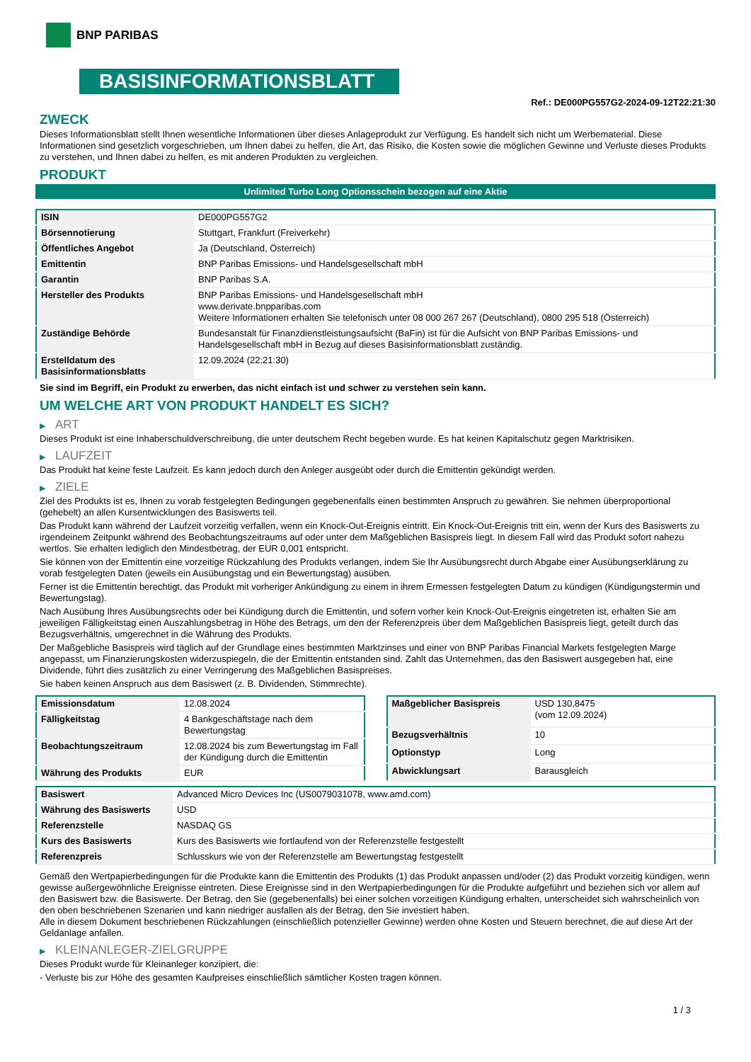BNP PARIBAS
BASISINFORMATIONSBLATT
Ref.: DE000PG557G2-2024-09-12T22:21:30
ZWECK
Dieses Informationsblatt stellt Ihnen wesentliche Informationen über dieses Anlageprodukt zur Verfügung. Es handelt sich nicht um Werbematerial. Diese Informationen sind gesetzlich vorgeschrieben, um Ihnen dabei zu helfen, die Art, das Risiko, die Kosten sowie die möglichen Gewinne und Verluste dieses Produkts zu verstehen, und Ihnen dabei zu helfen, es mit anderen Produkten zu vergleichen.
PRODUKT
Unlimited Turbo Long Optionsschein bezogen auf eine Aktie
| ISIN | DE000PG557G2 |
| Börsennotierung | Stuttgart, Frankfurt (Freiverkehr) |
| Öffentliches Angebot | Ja (Deutschland, Österreich) |
| Emittentin | BNP Paribas Emissions- und Handelsgesellschaft mbH |
| Garantin | BNP Paribas S.A. |
| Hersteller des Produkts | BNP Paribas Emissions- und Handelsgesellschaft mbH www.derivate.bnpparibas.com Weitere Informationen erhalten Sie telefonisch unter 08 000 267 267 (Deutschland), 0800 295 518 (Österreich) |
| Zuständige Behörde | Bundesanstalt für Finanzdienstleistungsaufsicht (BaFin) ist für die Aufsicht von BNP Paribas Emissions- und Handelsgesellschaft mbH in Bezug auf dieses Basisinformationsblatt zuständig. |
| Erstelldatum des Basisinformationsblatts | 12.09.2024 (22:21:30) |
Sie sind im Begriff, ein Produkt zu erwerben, das nicht einfach ist und schwer zu verstehen sein kann.
UM WELCHE ART VON PRODUKT HANDELT ES SICH?
▶ ART
Dieses Produkt ist eine Inhaberschuldverschreibung, die unter deutschem Recht begeben wurde. Es hat keinen Kapitalschutz gegen Marktrisiken.
▶ LAUFZEIT
Das Produkt hat keine feste Laufzeit. Es kann jedoch durch den Anleger ausgeübt oder durch die Emittentin gekündigt werden.
▶ ZIELE
Ziel des Produkts ist es, Ihnen zu vorab festgelegten Bedingungen gegebenenfalls einen bestimmten Anspruch zu gewähren. Sie nehmen überproportional (gehebelt) an allen Kursentwicklungen des Basiswerts teil.
Das Produkt kann während der Laufzeit vorzeitig verfallen, wenn ein Knock-Out-Ereignis eintritt. Ein Knock-Out-Ereignis tritt ein, wenn der Kurs des Basiswerts zu irgendeinem Zeitpunkt während des Beobachtungszeitraums auf oder unter dem Maßgeblichen Basispreis liegt. In diesem Fall wird das Produkt sofort nahezu wertlos. Sie erhalten lediglich den Mindestbetrag, der EUR 0,001 entspricht.
Sie können von der Emittentin eine vorzeitige Rückzahlung des Produkts verlangen, indem Sie Ihr Ausübungsrecht durch Abgabe einer Ausübungserklärung zu vorab festgelegten Daten (jeweils ein Ausübungstag und ein Bewertungstag) ausüben.
Ferner ist die Emittentin berechtigt, das Produkt mit vorheriger Ankündigung zu einem in ihrem Ermessen festgelegten Datum zu kündigen (Kündigungstermin und Bewertungstag).
Nach Ausübung Ihres Ausübungsrechts oder bei Kündigung durch die Emittentin, und sofern vorher kein Knock-Out-Ereignis eingetreten ist, erhalten Sie am jeweiligen Fälligkeitstag einen Auszahlungsbetrag in Höhe des Betrags, um den der Referenzpreis über dem Maßgeblichen Basispreis liegt, geteilt durch das Bezugsverhältnis, umgerechnet in die Währung des Produkts.
Der Maßgebliche Basispreis wird täglich auf der Grundlage eines bestimmten Marktzinses und einer von BNP Paribas Financial Markets festgelegten Marge angepasst, um Finanzierungskosten widerzuspiegeln, die der Emittentin entstanden sind. Zahlt das Unternehmen, das den Basiswert ausgegeben hat, eine Dividende, führt dies zusätzlich zu einer Verringerung des Maßgeblichen Basispreises.
Sie haben keinen Anspruch aus dem Basiswert (z. B. Dividenden, Stimmrechte).
| Emissionsdatum | 12.08.2024 |
| Fälligkeitstag | 4 Bankgeschäftstage nach dem Bewertungstag |
| Beobachtungszeitraum | 12.08.2024 bis zum Bewertungstag im Fall der Kündigung durch die Emittentin |
| Währung des Produkts | EUR |
| Maßgeblicher Basispreis | USD 130,8475 (vom 12.09.2024) |
| Bezugsverhältnis | 10 |
| Optionstyp | Long |
| Abwicklungsart | Barausgleich |
| Basiswert | Advanced Micro Devices Inc (US0079031078, www.amd.com) |
| Währung des Basiswerts | USD |
| Referenzstelle | NASDAQ GS |
| Kurs des Basiswerts | Kurs des Basiswerts wie fortlaufend von der Referenzstelle festgestellt |
| Referenzpreis | Schlusskurs wie von der Referenzstelle am Bewertungstag festgestellt |
Gemäß den Wertpapierbedingungen für die Produkte kann die Emittentin des Produkts (1) das Produkt anpassen und/oder (2) das Produkt vorzeitig kündigen, wenn gewisse außergewöhnliche Ereignisse eintreten. Diese Ereignisse sind in den Wertpapierbedingungen für die Produkte aufgeführt und beziehen sich vor allem auf den Basiswert bzw. die Basiswerte. Der Betrag, den Sie (gegebenenfalls) bei einer solchen vorzeitigen Kündigung erhalten, unterscheidet sich wahrscheinlich von den oben beschriebenen Szenarien und kann niedriger ausfallen als der Betrag, den Sie investiert haben.
Alle in diesem Dokument beschriebenen Rückzahlungen (einschließlich potenzieller Gewinne) werden ohne Kosten und Steuern berechnet, die auf diese Art der Geldanlage anfallen.
▶ KLEINANLEGER-ZIELGRUPPE
Dieses Produkt wurde für Kleinanleger konzipiert, die:
- Verluste bis zur Höhe des gesamten Kaufpreises einschließlich sämtlicher Kosten tragen können.
1 / 3